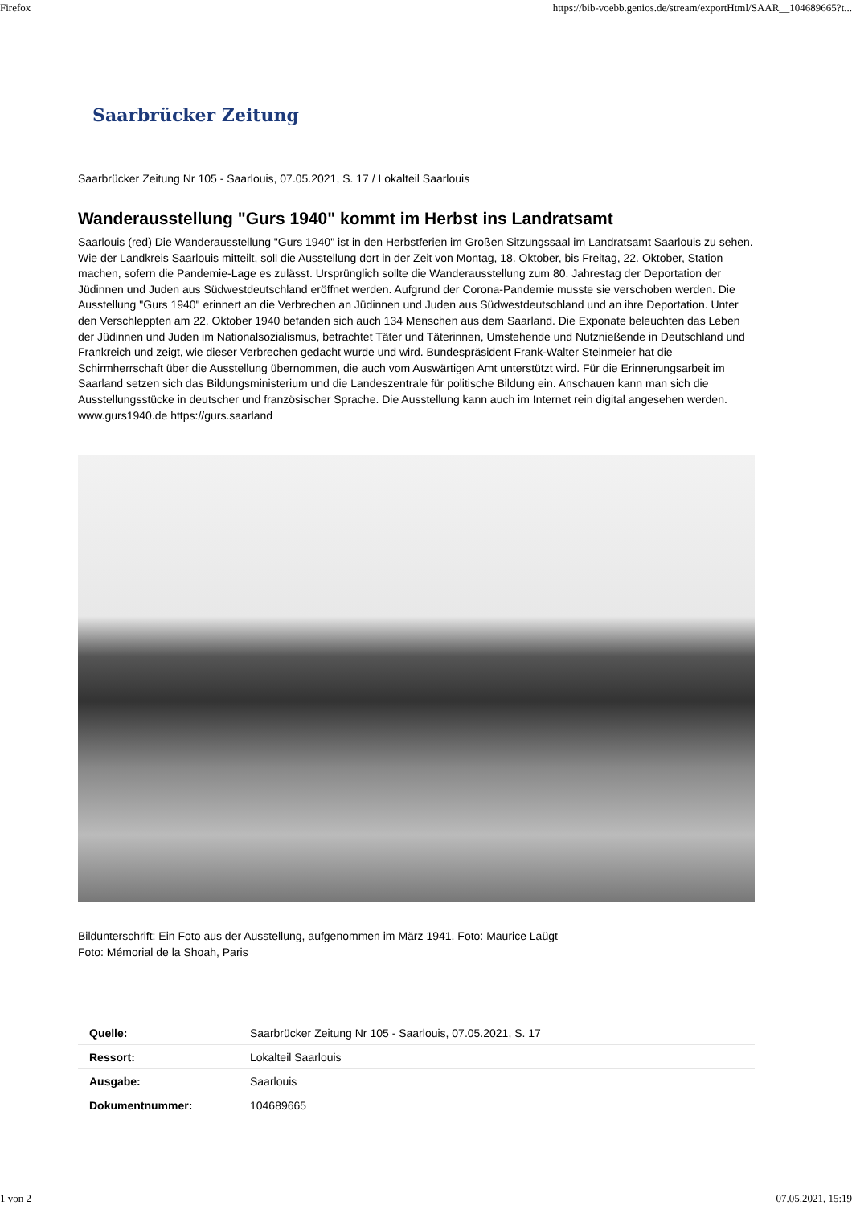Firefox https://bib-voebb.genios.de/stream/exportHtml/SAAR__104689665?t...
Saarbrücker Zeitung
Saarbrücker Zeitung Nr 105 - Saarlouis, 07.05.2021, S. 17 / Lokalteil Saarlouis
Wanderausstellung "Gurs 1940" kommt im Herbst ins Landratsamt
Saarlouis (red) Die Wanderausstellung "Gurs 1940" ist in den Herbstferien im Großen Sitzungssaal im Landratsamt Saarlouis zu sehen. Wie der Landkreis Saarlouis mitteilt, soll die Ausstellung dort in der Zeit von Montag, 18. Oktober, bis Freitag, 22. Oktober, Station machen, sofern die Pandemie-Lage es zulässt. Ursprünglich sollte die Wanderausstellung zum 80. Jahrestag der Deportation der Jüdinnen und Juden aus Südwestdeutschland eröffnet werden. Aufgrund der Corona-Pandemie musste sie verschoben werden. Die Ausstellung "Gurs 1940" erinnert an die Verbrechen an Jüdinnen und Juden aus Südwestdeutschland und an ihre Deportation. Unter den Verschleppten am 22. Oktober 1940 befanden sich auch 134 Menschen aus dem Saarland. Die Exponate beleuchten das Leben der Jüdinnen und Juden im Nationalsozialismus, betrachtet Täter und Täterinnen, Umstehende und Nutznießende in Deutschland und Frankreich und zeigt, wie dieser Verbrechen gedacht wurde und wird. Bundespräsident Frank-Walter Steinmeier hat die Schirmherrschaft über die Ausstellung übernommen, die auch vom Auswärtigen Amt unterstützt wird. Für die Erinnerungsarbeit im Saarland setzen sich das Bildungsministerium und die Landeszentrale für politische Bildung ein. Anschauen kann man sich die Ausstellungsstücke in deutscher und französischer Sprache. Die Ausstellung kann auch im Internet rein digital angesehen werden. www.gurs1940.de https://gurs.saarland
Bildunterschrift: Ein Foto aus der Ausstellung, aufgenommen im März 1941. Foto: Maurice Laügt
Foto: Mémorial de la Shoah, Paris
| Quelle: | Saarbrücker Zeitung Nr 105 - Saarlouis, 07.05.2021, S. 17 |
| Ressort: | Lokalteil Saarlouis |
| Ausgabe: | Saarlouis |
| Dokumentnummer: | 104689665 |
1 von 2 07.05.2021, 15:19